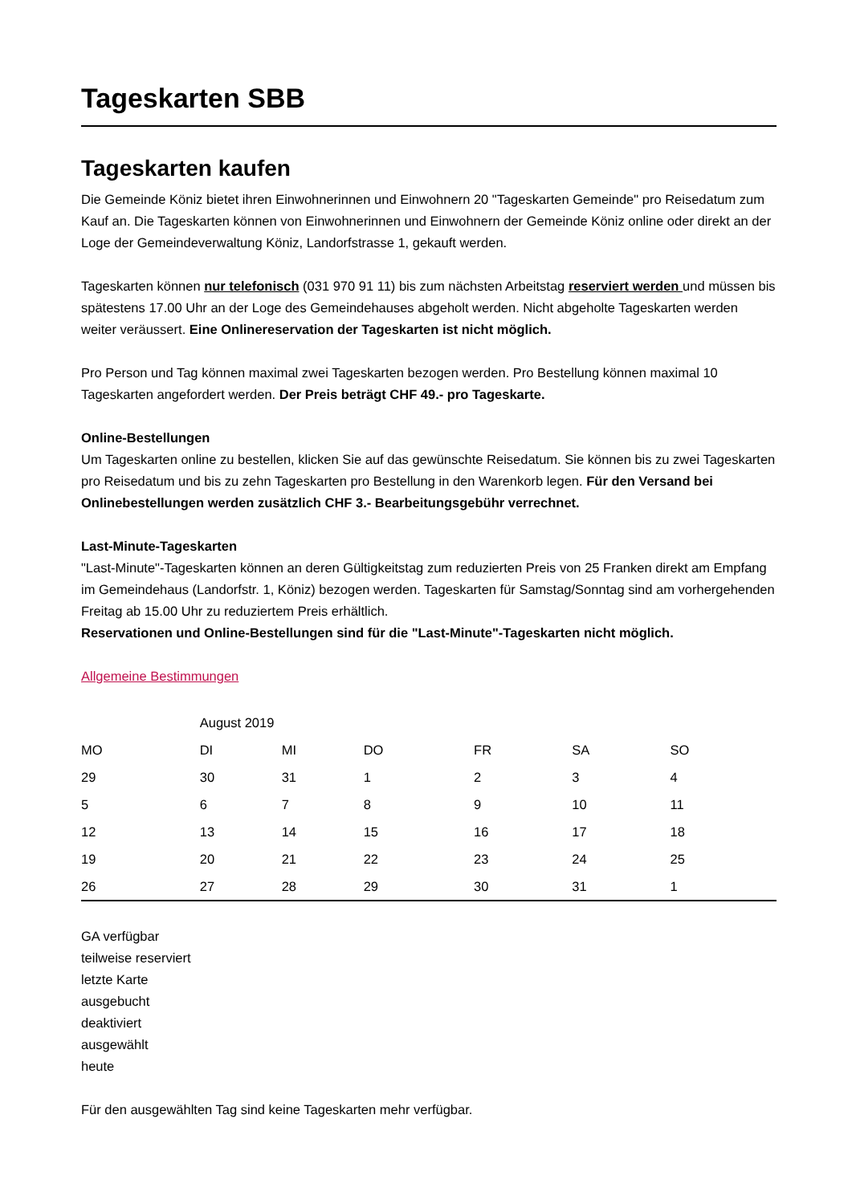Tageskarten SBB
Tageskarten kaufen
Die Gemeinde Köniz bietet ihren Einwohnerinnen und Einwohnern 20 "Tageskarten Gemeinde" pro Reisedatum zum Kauf an. Die Tageskarten können von Einwohnerinnen und Einwohnern der Gemeinde Köniz online oder direkt an der Loge der Gemeindeverwaltung Köniz, Landorfstrasse 1, gekauft werden.
Tageskarten können nur telefonisch (031 970 91 11) bis zum nächsten Arbeitstag reserviert werden und müssen bis spätestens 17.00 Uhr an der Loge des Gemeindehauses abgeholt werden. Nicht abgeholte Tageskarten werden weiter veräussert. Eine Onlinereservation der Tageskarten ist nicht möglich.
Pro Person und Tag können maximal zwei Tageskarten bezogen werden. Pro Bestellung können maximal 10 Tageskarten angefordert werden. Der Preis beträgt CHF 49.- pro Tageskarte.
Online-Bestellungen
Um Tageskarten online zu bestellen, klicken Sie auf das gewünschte Reisedatum. Sie können bis zu zwei Tageskarten pro Reisedatum und bis zu zehn Tageskarten pro Bestellung in den Warenkorb legen. Für den Versand bei Onlinebestellungen werden zusätzlich CHF 3.- Bearbeitungsgebühr verrechnet.
Last-Minute-Tageskarten
"Last-Minute"-Tageskarten können an deren Gültigkeitstag zum reduzierten Preis von 25 Franken direkt am Empfang im Gemeindehaus (Landorfstr. 1, Köniz) bezogen werden. Tageskarten für Samstag/Sonntag sind am vorhergehenden Freitag ab 15.00 Uhr zu reduziertem Preis erhältlich.
Reservationen und Online-Bestellungen sind für die "Last-Minute"-Tageskarten nicht möglich.
Allgemeine Bestimmungen
| | August 2019 | | | | | |
| --- | --- | --- | --- | --- | --- | --- |
| MO | DI | MI | DO | FR | SA | SO |
| 29 | 30 | 31 | 1 | 2 | 3 | 4 |
| 5 | 6 | 7 | 8 | 9 | 10 | 11 |
| 12 | 13 | 14 | 15 | 16 | 17 | 18 |
| 19 | 20 | 21 | 22 | 23 | 24 | 25 |
| 26 | 27 | 28 | 29 | 30 | 31 | 1 |
GA verfügbar
teilweise reserviert
letzte Karte
ausgebucht
deaktiviert
ausgewählt
heute
Für den ausgewählten Tag sind keine Tageskarten mehr verfügbar.